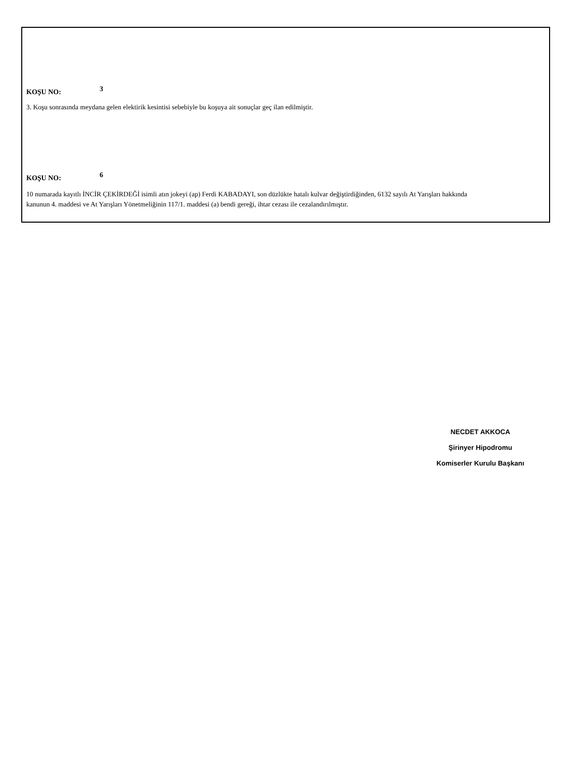KOŞU NO: 3
3. Koşu sonrasında meydana gelen elektirik kesintisi sebebiyle bu koşuya ait sonuçlar geç ilan edilmiştir.
KOŞU NO: 6
10 numarada kayıtlı İNCİR ÇEKİRDEĞİ isimli atın jokeyi (ap) Ferdi KABADAYI, son düzlükte hatalı kulvar değiştirdiğinden, 6132 sayılı At Yarışları hakkında kanunun 4. maddesi ve At Yarışları Yönetmeliğinin 117/1. maddesi (a) bendi gereği, ihtar cezası ile cezalandırılmıştır.
NECDET AKKOCA
Şirinyer Hipodromu
Komiserler Kurulu Başkanı